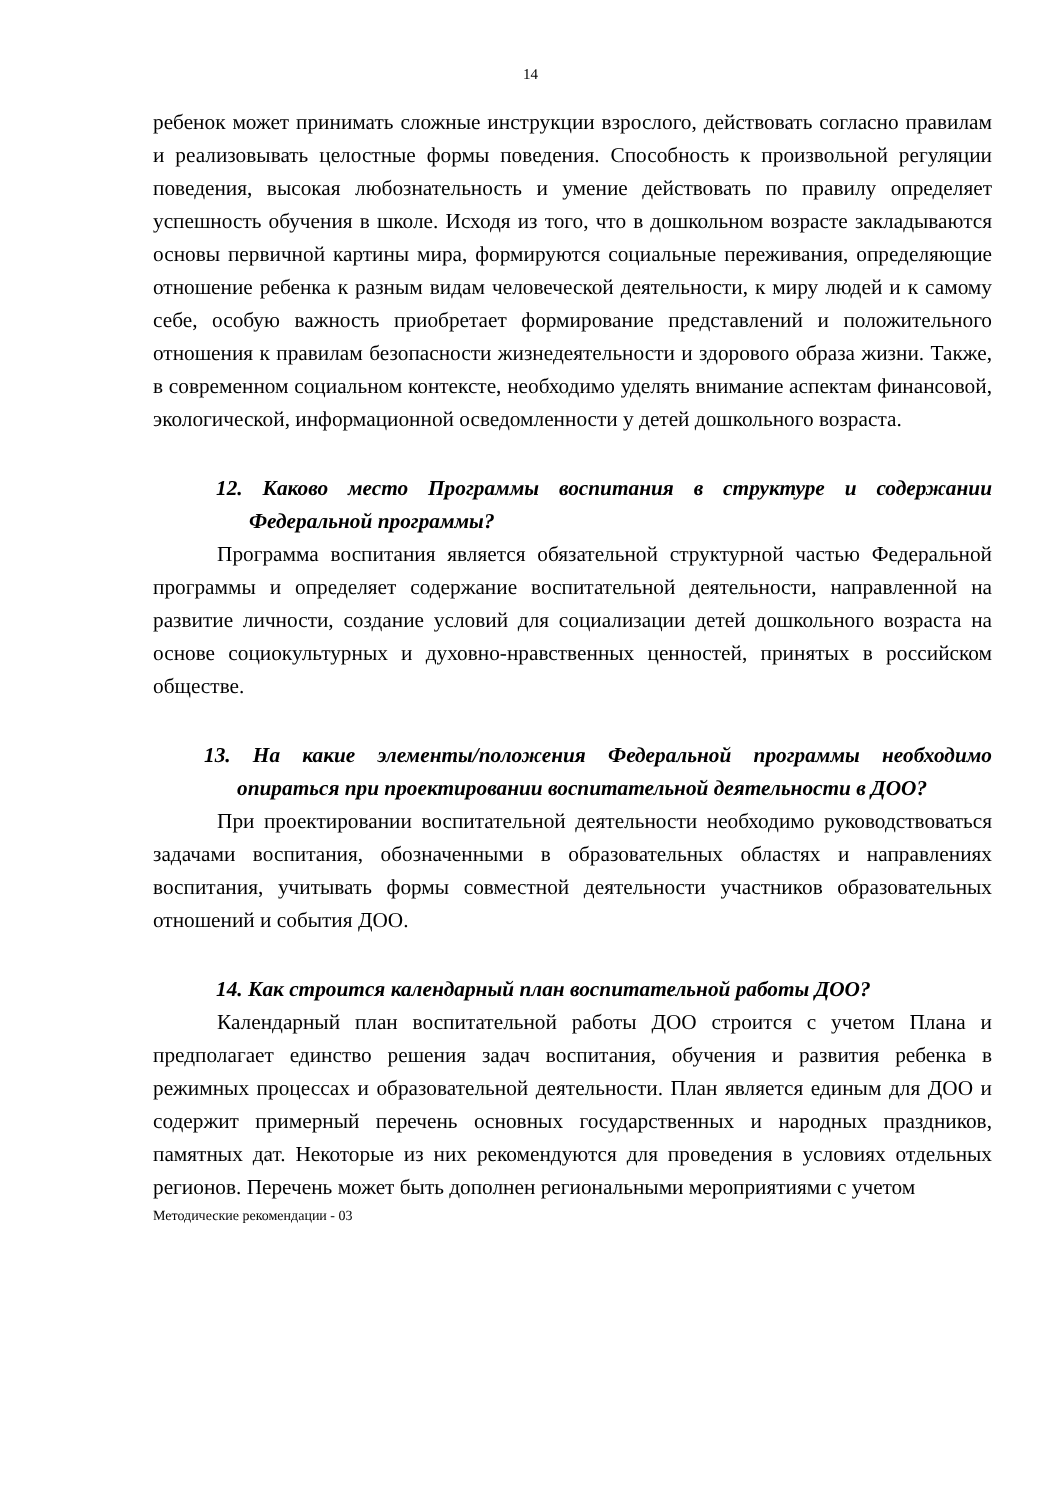14
ребенок может принимать сложные инструкции взрослого, действовать согласно правилам и реализовывать целостные формы поведения. Способность к произвольной регуляции поведения, высокая любознательность и умение действовать по правилу определяет успешность обучения в школе. Исходя из того, что в дошкольном возрасте закладываются основы первичной картины мира, формируются социальные переживания, определяющие отношение ребенка к разным видам человеческой деятельности, к миру людей и к самому себе, особую важность приобретает формирование представлений и положительного отношения к правилам безопасности жизнедеятельности и здорового образа жизни. Также, в современном социальном контексте, необходимо уделять внимание аспектам финансовой, экологической, информационной осведомленности у детей дошкольного возраста.
12. Каково место Программы воспитания в структуре и содержании Федеральной программы?
Программа воспитания является обязательной структурной частью Федеральной программы и определяет содержание воспитательной деятельности, направленной на развитие личности, создание условий для социализации детей дошкольного возраста на основе социокультурных и духовно-нравственных ценностей, принятых в российском обществе.
13. На какие элементы/положения Федеральной программы необходимо опираться при проектировании воспитательной деятельности в ДОО?
При проектировании воспитательной деятельности необходимо руководствоваться задачами воспитания, обозначенными в образовательных областях и направлениях воспитания, учитывать формы совместной деятельности участников образовательных отношений и события ДОО.
14. Как строится календарный план воспитательной работы ДОО?
Календарный план воспитательной работы ДОО строится с учетом Плана и предполагает единство решения задач воспитания, обучения и развития ребенка в режимных процессах и образовательной деятельности. План является единым для ДОО и содержит примерный перечень основных государственных и народных праздников, памятных дат. Некоторые из них рекомендуются для проведения в условиях отдельных регионов. Перечень может быть дополнен региональными мероприятиями с учетом
Методические рекомендации - 03